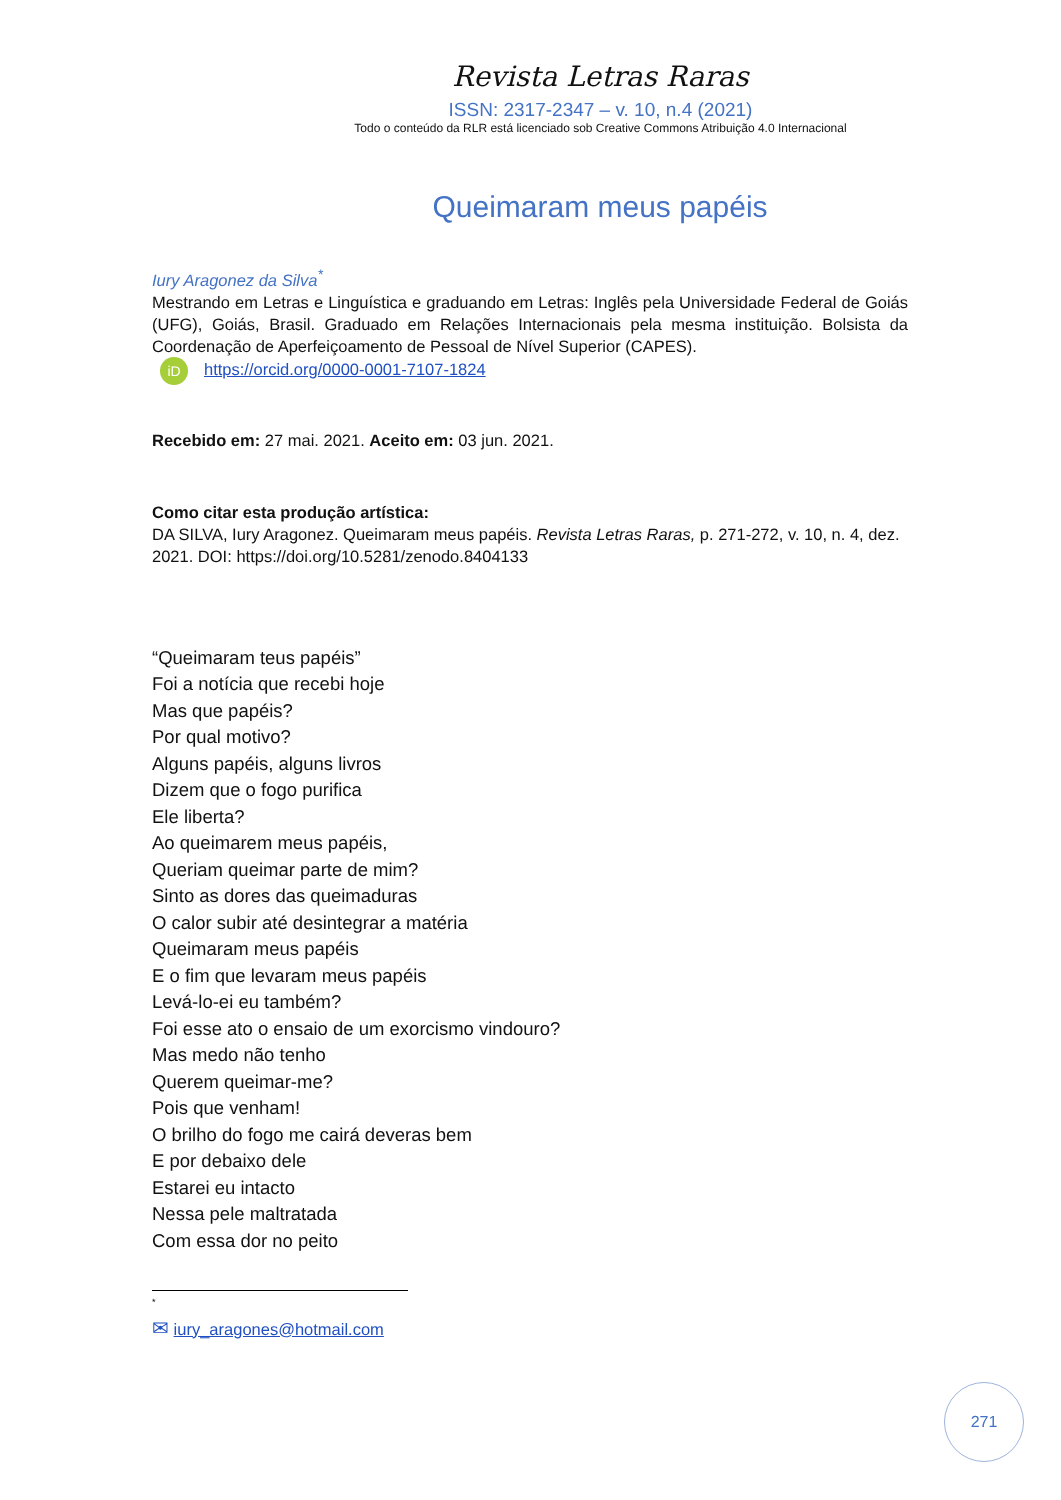Revista Letras Raras
ISSN: 2317-2347 – v. 10, n.4 (2021)
Todo o conteúdo da RLR está licenciado sob Creative Commons Atribuição 4.0 Internacional
Queimaram meus papéis
Iury Aragonez da Silva<sup>*</sup>
Mestrando em Letras e Linguística e graduando em Letras: Inglês pela Universidade Federal de Goiás (UFG), Goiás, Brasil. Graduado em Relações Internacionais pela mesma instituição. Bolsista da Coordenação de Aperfeiçoamento de Pessoal de Nível Superior (CAPES).
iD https://orcid.org/0000-0001-7107-1824
Recebido em: 27 mai. 2021. Aceito em: 03 jun. 2021.
Como citar esta produção artística:
DA SILVA, Iury Aragonez. Queimaram meus papéis. Revista Letras Raras, p. 271-272, v. 10, n. 4, dez. 2021. DOI: https://doi.org/10.5281/zenodo.8404133
“Queimaram teus papéis”
Foi a notícia que recebi hoje
Mas que papéis?
Por qual motivo?
Alguns papéis, alguns livros
Dizem que o fogo purifica
Ele liberta?
Ao queimarem meus papéis,
Queriam queimar parte de mim?
Sinto as dores das queimaduras
O calor subir até desintegrar a matéria
Queimaram meus papéis
E o fim que levaram meus papéis
Levá-lo-ei eu também?
Foi esse ato o ensaio de um exorcismo vindouro?
Mas medo não tenho
Querem queimar-me?
Pois que venham!
O brilho do fogo me cairá deveras bem
E por debaixo dele
Estarei eu intacto
Nessa pele maltratada
Com essa dor no peito
<sup>*</sup>
✉ iury_aragones@hotmail.com
271